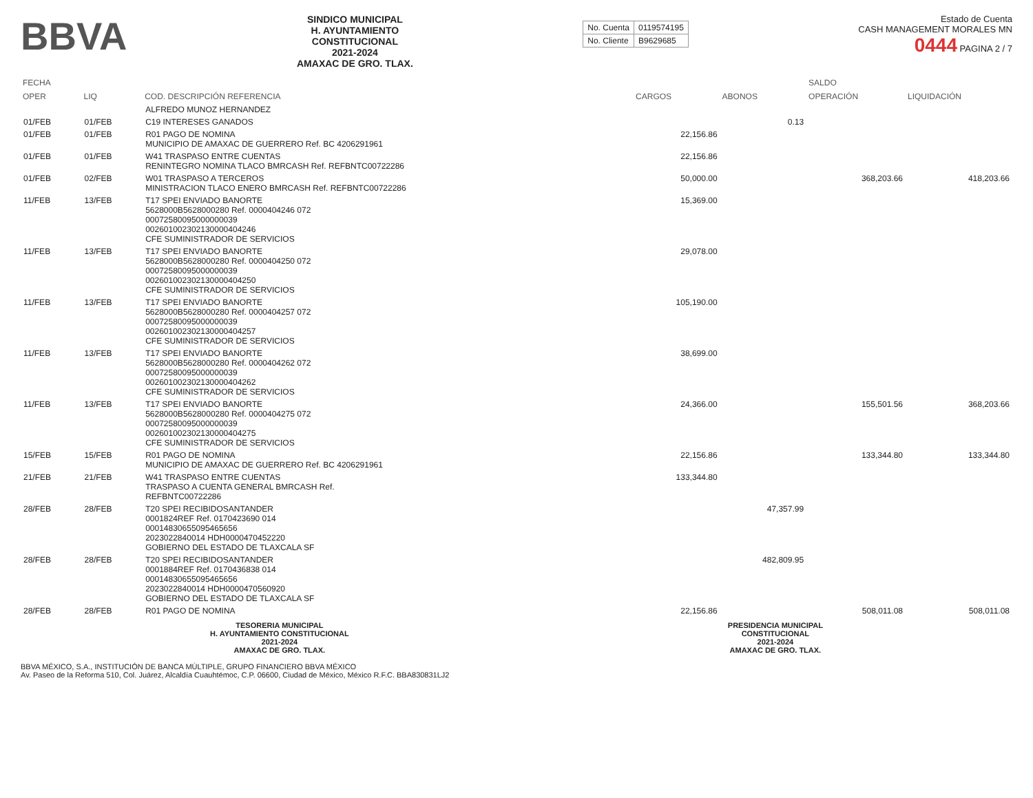BBVA
SINDICO MUNICIPAL
H. AYUNTAMIENTO
CONSTITUCIONAL
2021-2024
AMAXAC DE GRO. TLAX.
| No. Cuenta | 0119574195 |
| No. Cliente | B9629685 |
Estado de Cuenta
CASH MANAGEMENT MORALES MN
0444 PAGINA 2 / 7
| FECHA | | | | | SALDO | |
| --- | --- | --- | --- | --- | --- | --- |
| OPER | LIQ | COD. DESCRIPCIÓN REFERENCIA | CARGOS | ABONOS | OPERACIÓN | LIQUIDACIÓN |
| | | ALFREDO MUNOZ HERNANDEZ | | | | |
| 01/FEB | 01/FEB | C19 INTERESES GANADOS | | 0.13 | | |
| 01/FEB | 01/FEB | R01 PAGO DE NOMINA MUNICIPIO DE AMAXAC DE GUERRERO Ref. BC 4206291961 | 22,156.86 | | | |
| 01/FEB | 01/FEB | W41 TRASPASO ENTRE CUENTAS RENINTEGRO NOMINA TLACO BMRCASH Ref. REFBNTC00722286 | 22,156.86 | | | |
| 01/FEB | 02/FEB | W01 TRASPASO A TERCEROS MINISTRACION TLACO ENERO BMRCASH Ref. REFBNTC00722286 | 50,000.00 | | 368,203.66 | 418,203.66 |
| 11/FEB | 13/FEB | T17 SPEI ENVIADO BANORTE 5628000B5628000280 Ref. 0000404246 072 00072580095000000039 00260100230213000040424​6 CFE SUMINISTRADOR DE SERVICIOS | 15,369.00 | | | |
| 11/FEB | 13/FEB | T17 SPEI ENVIADO BANORTE 5628000B5628000280 Ref. 0000404250 072 00072580095000000039 002601002302130000404250 CFE SUMINISTRADOR DE SERVICIOS | 29,078.00 | | | |
| 11/FEB | 13/FEB | T17 SPEI ENVIADO BANORTE 5628000B5628000280 Ref. 0000404257 072 00072580095000000039 002601002302130000404257 CFE SUMINISTRADOR DE SERVICIOS | 105,190.00 | | | |
| 11/FEB | 13/FEB | T17 SPEI ENVIADO BANORTE 5628000B5628000280 Ref. 0000404262 072 00072580095000000039 002601002302130000404262 CFE SUMINISTRADOR DE SERVICIOS | 38,699.00 | | | |
| 11/FEB | 13/FEB | T17 SPEI ENVIADO BANORTE 5628000B5628000280 Ref. 0000404275 072 00072580095000000039 002601002302130000404275 CFE SUMINISTRADOR DE SERVICIOS | 24,366.00 | | 155,501.56 | 368,203.66 |
| 15/FEB | 15/FEB | R01 PAGO DE NOMINA MUNICIPIO DE AMAXAC DE GUERRERO Ref. BC 4206291961 | 22,156.86 | | 133,344.80 | 133,344.80 |
| 21/FEB | 21/FEB | W41 TRASPASO ENTRE CUENTAS TRASPASO A CUENTA GENERAL BMRCASH Ref. REFBNTC00722286 | 133,344.80 | | | |
| 28/FEB | 28/FEB | T20 SPEI RECIBIDOSANTANDER 0001824REF Ref. 0170423690 014 00014830655095465656 2023022840014 HDH0000470452220 GOBIERNO DEL ESTADO DE TLAXCALA SF | | 47,357.99 | | |
| 28/FEB | 28/FEB | T20 SPEI RECIBIDOSANTANDER 0001884REF Ref. 0170436838 014 00014830655095465656 2023022840014 HDH0000470560920 GOBIERNO DEL ESTADO DE TLAXCALA SF | | 482,809.95 | | |
| 28/FEB | 28/FEB | R01 PAGO DE NOMINA | 22,156.86 | | 508,011.08 | 508,011.08 |
TESORERIA MUNICIPAL
H. AYUNTAMIENTO CONSTITUCIONAL
2021-2024
AMAXAC DE GRO. TLAX.
PRESIDENCIA MUNICIPAL
CONSTITUCIONAL
2021-2024
AMAXAC DE GRO. TLAX.
BBVA MÉXICO, S.A., INSTITUCIÓN DE BANCA MÚLTIPLE, GRUPO FINANCIERO BBVA MÉXICO
Av. Paseo de la Reforma 510, Col. Juárez, Alcaldía Cuauhtémoc, C.P. 06600, Ciudad de México, México R.F.C. BBA830831LJ2